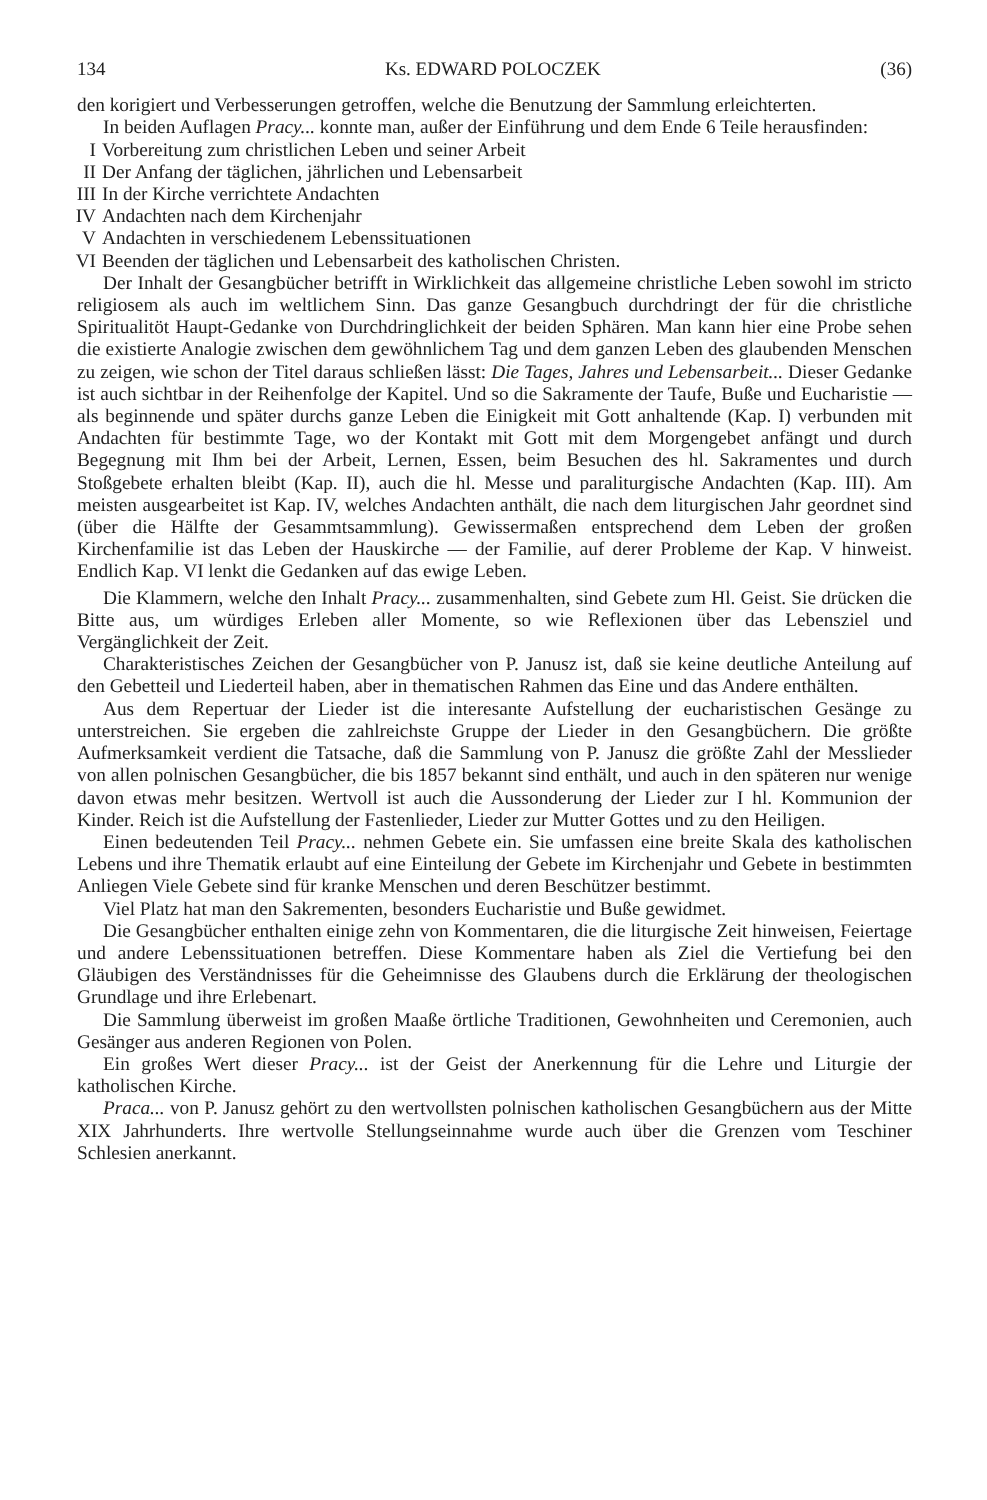134 Ks. EDWARD POLOCZEK (36)
den korigiert und Verbesserungen getroffen, welche die Benutzung der Sammlung erleichterten.
In beiden Auflagen Pracy... konnte man, außer der Einführung und dem Ende 6 Teile herausfinden:
I Vorbereitung zum christlichen Leben und seiner Arbeit
II Der Anfang der täglichen, jährlichen und Lebensarbeit
III In der Kirche verrichtete Andachten
IV Andachten nach dem Kirchenjahr
V Andachten in verschiedenem Lebenssituationen
VI Beenden der täglichen und Lebensarbeit des katholischen Christen.
Der Inhalt der Gesangbücher betrifft in Wirklichkeit das allgemeine christliche Leben sowohl im stricto religiosem als auch im weltlichem Sinn. Das ganze Gesangbuch durchdringt der für die christliche Spiritualitöt Haupt-Gedanke von Durchdringlichkeit der beiden Sphären. Man kann hier eine Probe sehen die existierte Analogie zwischen dem gewöhnlichem Tag und dem ganzen Leben des glaubenden Menschen zu zeigen, wie schon der Titel daraus schließen lässt: Die Tages, Jahres und Lebensarbeit... Dieser Gedanke ist auch sichtbar in der Reihenfolge der Kapitel. Und so die Sakramente der Taufe, Buße und Eucharistie — als beginnende und später durchs ganze Leben die Einigkeit mit Gott anhaltende (Kap. I) verbunden mit Andachten für bestimmte Tage, wo der Kontakt mit Gott mit dem Morgengebet anfängt und durch Begegnung mit Ihm bei der Arbeit, Lernen, Essen, beim Besuchen des hl. Sakramentes und durch Stoßgebete erhalten bleibt (Kap. II), auch die hl. Messe und paraliturgische Andachten (Kap. III). Am meisten ausgearbeitet ist Kap. IV, welches Andachten anthält, die nach dem liturgischen Jahr geordnet sind (über die Hälfte der Gesammtsammlung). Gewissermaßen entsprechend dem Leben der großen Kirchenfamilie ist das Leben der Hauskirche — der Familie, auf derer Probleme der Kap. V hinweist. Endlich Kap. VI lenkt die Gedanken auf das ewige Leben.
Die Klammern, welche den Inhalt Pracy... zusammenhalten, sind Gebete zum Hl. Geist. Sie drücken die Bitte aus, um würdiges Erleben aller Momente, so wie Reflexionen über das Lebensziel und Vergänglichkeit der Zeit.
Charakteristisches Zeichen der Gesangbücher von P. Janusz ist, daß sie keine deutliche Anteilung auf den Gebetteil und Liederteil haben, aber in thematischen Rahmen das Eine und das Andere enthälten.
Aus dem Repertuar der Lieder ist die interesante Aufstellung der eucharistischen Gesänge zu unterstreichen. Sie ergeben die zahlreichste Gruppe der Lieder in den Gesangbüchern. Die größte Aufmerksamkeit verdient die Tatsache, daß die Sammlung von P. Janusz die größte Zahl der Messlieder von allen polnischen Gesangbücher, die bis 1857 bekannt sind enthält, und auch in den späteren nur wenige davon etwas mehr besitzen. Wertvoll ist auch die Aussonderung der Lieder zur I hl. Kommunion der Kinder. Reich ist die Aufstellung der Fastenlieder, Lieder zur Mutter Gottes und zu den Heiligen.
Einen bedeutenden Teil Pracy... nehmen Gebete ein. Sie umfassen eine breite Skala des katholischen Lebens und ihre Thematik erlaubt auf eine Einteilung der Gebete im Kirchenjahr und Gebete in bestimmten Anliegen Viele Gebete sind für kranke Menschen und deren Beschützer bestimmt.
Viel Platz hat man den Sakrementen, besonders Eucharistie und Buße gewidmet.
Die Gesangbücher enthalten einige zehn von Kommentaren, die die liturgische Zeit hinweisen, Feiertage und andere Lebenssituationen betreffen. Diese Kommentare haben als Ziel die Vertiefung bei den Gläubigen des Verständnisses für die Geheimnisse des Glaubens durch die Erklärung der theologischen Grundlage und ihre Erlebenart.
Die Sammlung überweist im großen Maaße örtliche Traditionen, Gewohnheiten und Ceremonien, auch Gesänger aus anderen Regionen von Polen.
Ein großes Wert dieser Pracy... ist der Geist der Anerkennung für die Lehre und Liturgie der katholischen Kirche.
Praca... von P. Janusz gehört zu den wertvollsten polnischen katholischen Gesangbüchern aus der Mitte XIX Jahrhunderts. Ihre wertvolle Stellungseinnahme wurde auch über die Grenzen vom Teschiner Schlesien anerkannt.